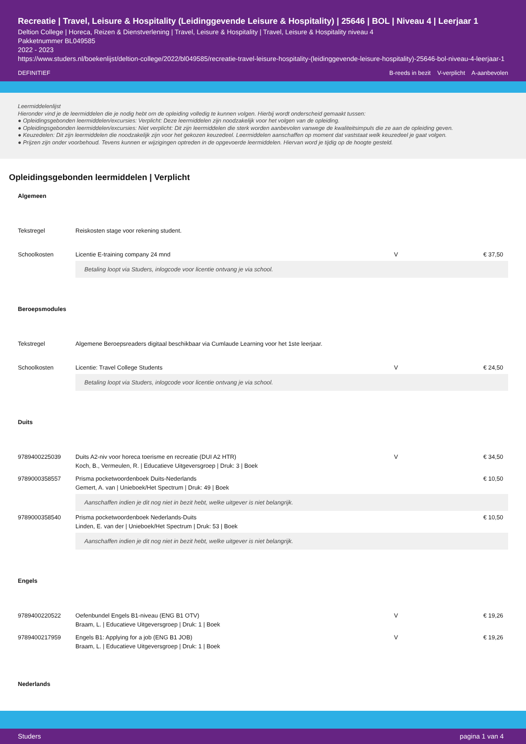Recreatie | Travel, Leisure & Hospitality (Leidinggevende Leisure & Hospitality) | 25646 | BOL | Niveau 4 | Leerjaar 1
Deltion College | Horeca, Reizen & Dienstverlening | Travel, Leisure & Hospitality | Travel, Leisure & Hospitality niveau 4
Pakketnummer BL049585
2022 - 2023
https://www.studers.nl/boekenlijst/deltion-college/2022/bl049585/recreatie-travel-leisure-hospitality-(leidinggevende-leisure-hospitality)-25646-bol-niveau-4-leerjaar-1
DEFINITIEF B-reeds in bezit V-verplicht A-aanbevolen
Leermiddelenlijst
Hieronder vind je de leermiddelen die je nodig hebt om de opleiding volledig te kunnen volgen. Hierbij wordt onderscheid gemaakt tussen:
● Opleidingsgebonden leermiddelen/excursies: Verplicht: Deze leermiddelen zijn noodzakelijk voor het volgen van de opleiding.
● Opleidingsgebonden leermiddelen/excursies: Niet verplicht: Dit zijn leermiddelen die sterk worden aanbevolen vanwege de kwaliteitsimpuls die ze aan de opleiding geven.
● Keuzedelen: Dit zijn leermiddelen die noodzakelijk zijn voor het gekozen keuzedeel. Leermiddelen aanschaffen op moment dat vaststaat welk keuzedeel je gaat volgen.
● Prijzen zijn onder voorbehoud. Tevens kunnen er wijzigingen optreden in de opgevoerde leermiddelen. Hiervan word je tijdig op de hoogte gesteld.
Opleidingsgebonden leermiddelen | Verplicht
Algemeen
| Tekstregel | Reiskosten stage voor rekening student. | | |
| Schoolkosten | Licentie E-training company 24 mnd | V | € 37,50 |
| | Betaling loopt via Studers, inlogcode voor licentie ontvang je via school. | | |
Beroepsmodules
| Tekstregel | Algemene Beroepsreaders digitaal beschikbaar via Cumlaude Learning voor het 1ste leerjaar. | | |
| Schoolkosten | Licentie: Travel College Students | V | € 24,50 |
| | Betaling loopt via Studers, inlogcode voor licentie ontvang je via school. | | |
Duits
| 9789400225039 | Duits A2-niv voor horeca toerisme en recreatie (DUI A2 HTR) Koch, B., Vermeulen, R. / Educatieve Uitgeversgroep / Druk: 3 / Boek | V | € 34,50 |
| 9789000358557 | Prisma pocketwoordenboek Duits-Nederlands Gemert, A. van / Unieboek/Het Spectrum / Druk: 49 / Boek | | € 10,50 |
| | Aanschaffen indien je dit nog niet in bezit hebt, welke uitgever is niet belangrijk. | | |
| 9789000358540 | Prisma pocketwoordenboek Nederlands-Duits Linden, E. van der / Unieboek/Het Spectrum / Druk: 53 / Boek | | € 10,50 |
| | Aanschaffen indien je dit nog niet in bezit hebt, welke uitgever is niet belangrijk. | | |
Engels
| 9789400220522 | Oefenbundel Engels B1-niveau (ENG B1 OTV) Braam, L. / Educatieve Uitgeversgroep / Druk: 1 / Boek | V | € 19,26 |
| 9789400217959 | Engels B1: Applying for a job (ENG B1 JOB) Braam, L. / Educatieve Uitgeversgroep / Druk: 1 / Boek | V | € 19,26 |
Nederlands
Studers pagina 1 van 4